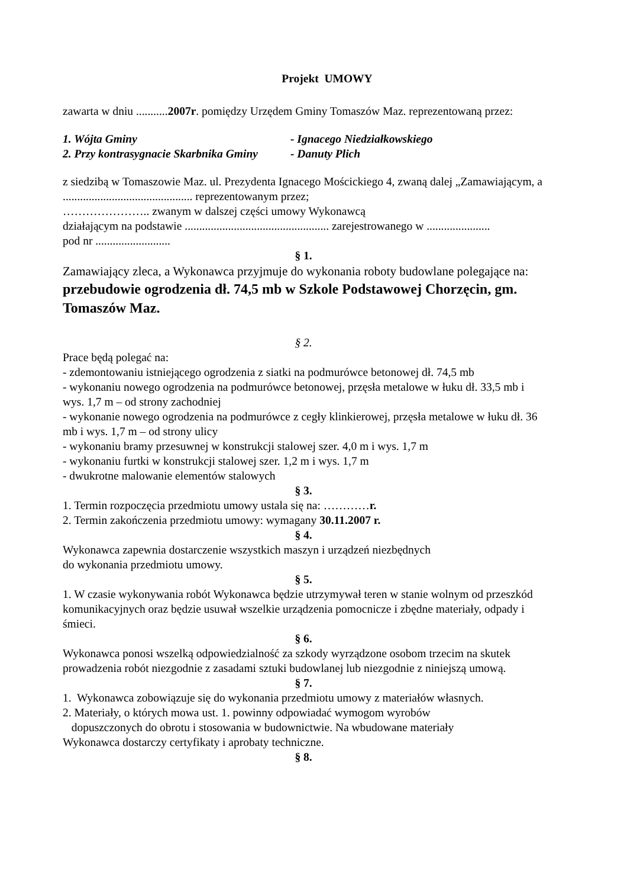Projekt UMOWY
zawarta w dniu ...........2007r. pomiędzy Urzędem Gminy Tomaszów Maz. reprezentowaną przez:
1. Wójta Gminy - Ignacego Niedziałkowskiego
2. Przy kontrasygnacie Skarbnika Gminy - Danuty Plich
z siedzibą w Tomaszowie Maz. ul. Prezydenta Ignacego Mościckiego 4, zwaną dalej „Zamawiającym, a
............................................. reprezentowanym przez;
………………….. zwanym w dalszej części umowy Wykonawcą
działającym na podstawie .................................................. zarejestrowanego w ......................
pod nr ..........................
§ 1.
Zamawiający zleca, a Wykonawca przyjmuje do wykonania roboty budowlane polegające na: przebudowie ogrodzenia dł. 74,5 mb w Szkole Podstawowej Chorzęcin, gm. Tomaszów Maz.
§ 2.
Prace będą polegać na:
- zdemontowaniu istniejącego ogrodzenia z siatki na podmurówce betonowej dł. 74,5 mb
- wykonaniu nowego ogrodzenia na podmurówce betonowej, przęsła metalowe w łuku dł. 33,5 mb i wys. 1,7 m – od strony zachodniej
- wykonanie nowego ogrodzenia na podmurówce z cegły klinkierowej, przęsła metalowe w łuku dł. 36 mb i wys. 1,7 m – od strony ulicy
- wykonaniu bramy przesuwnej w konstrukcji stalowej szer. 4,0 m i wys. 1,7 m
- wykonaniu furtki w konstrukcji stalowej szer. 1,2 m i wys. 1,7 m
- dwukrotne malowanie elementów stalowych
§ 3.
1. Termin rozpoczęcia przedmiotu umowy ustala się na: …………r.
2. Termin zakończenia przedmiotu umowy: wymagany 30.11.2007 r.
§ 4.
Wykonawca zapewnia dostarczenie wszystkich maszyn i urządzeń niezbędnych
do wykonania przedmiotu umowy.
§ 5.
1. W czasie wykonywania robót Wykonawca będzie utrzymywał teren w stanie wolnym od przeszkód komunikacyjnych oraz będzie usuwał wszelkie urządzenia pomocnicze i zbędne materiały, odpady i śmieci.
§ 6.
Wykonawca ponosi wszelką odpowiedzialność za szkody wyrządzone osobom trzecim na skutek prowadzenia robót niezgodnie z zasadami sztuki budowlanej lub niezgodnie z niniejszą umową.
§ 7.
1. Wykonawca zobowiązuje się do wykonania przedmiotu umowy z materiałów własnych.
2. Materiały, o których mowa ust. 1. powinny odpowiadać wymogom wyrobów
dopuszczonych do obrotu i stosowania w budownictwie. Na wbudowane materiały
Wykonawca dostarczy certyfikaty i aprobaty techniczne.
§ 8.